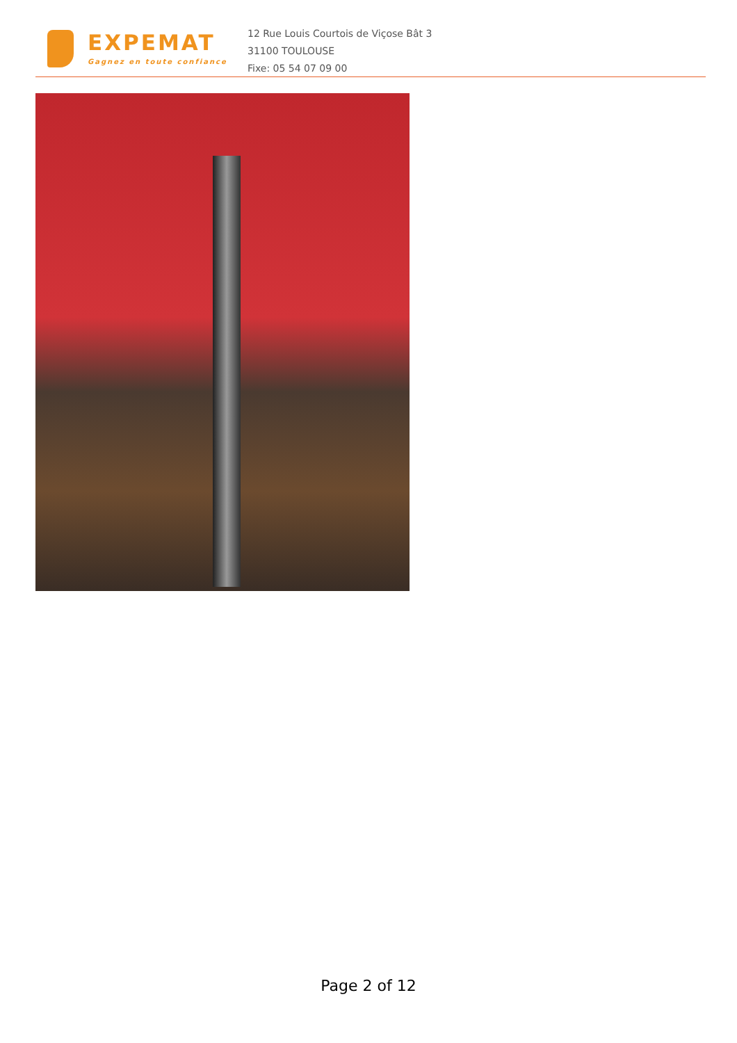EXPEMAT
Gagnez en toute confiance
12 Rue Louis Courtois de Viçose Bât 3
31100 TOULOUSE
Fixe: 05 54 07 09 00
Page 2 of 12